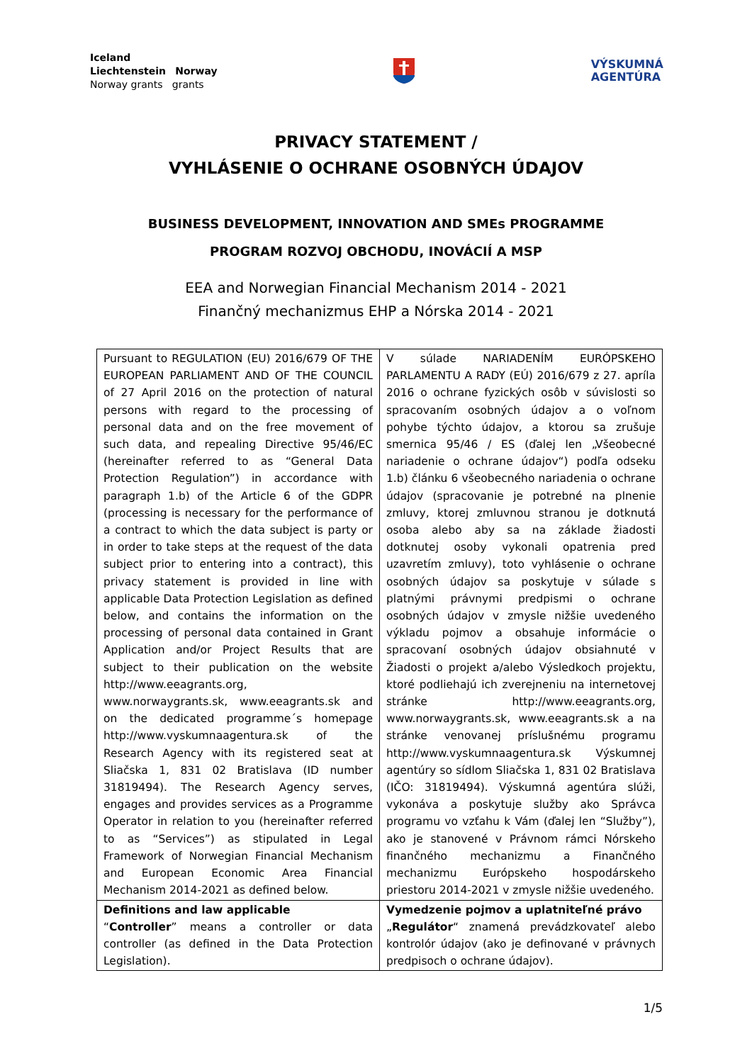Iceland
Liechtenstein Norway
Norway grants grants
VÝSKUMNÁ
AGENTÚRA
PRIVACY STATEMENT /
VYHLÁSENIE O OCHRANE OSOBNÝCH ÚDAJOV
BUSINESS DEVELOPMENT, INNOVATION AND SMEs PROGRAMME
PROGRAM ROZVOJ OBCHODU, INOVÁCIÍ A MSP
EEA and Norwegian Financial Mechanism 2014 - 2021
Finančný mechanizmus EHP a Nórska 2014 - 2021
| Pursuant to REGULATION (EU) 2016/679 OF THE EUROPEAN PARLIAMENT AND OF THE COUNCIL of 27 April 2016 on the protection of natural persons with regard to the processing of personal data and on the free movement of such data, and repealing Directive 95/46/EC (hereinafter referred to as “General Data Protection Regulation”) in accordance with paragraph 1.b) of the Article 6 of the GDPR (processing is necessary for the performance of a contract to which the data subject is party or in order to take steps at the request of the data subject prior to entering into a contract), this privacy statement is provided in line with applicable Data Protection Legislation as defined below, and contains the information on the processing of personal data contained in Grant Application and/or Project Results that are subject to their publication on the website http://www.eeagrants.org, www.norwaygrants.sk , www.eeagrants.sk and on the dedicated programme´s homepage http://www.vyskumnaagentura.sk of the Research Agency with its registered seat at Sliačska 1, 831 02 Bratislava (ID number 31819494). The Research Agency serves, engages and provides services as a Programme Operator in relation to you (hereinafter referred to as “Services”) as stipulated in Legal Framework of Norwegian Financial Mechanism and European Economic Area Financial Mechanism 2014-2021 as defined below. | V súlade NARIADENÍM EURÓPSKEHO PARLAMENTU A RADY (EÚ) 2016/679 z 27. apríla 2016 o ochrane fyzických osôb v súvislosti so spracovaním osobných údajov a o voľnom pohybe týchto údajov, a ktorou sa zrušuje smernica 95/46 / ES (ďalej len „Všeobecné nariadenie o ochrane údajov“) podľa odseku 1.b) článku 6 všeobecného nariadenia o ochrane údajov (spracovanie je potrebné na plnenie zmluvy, ktorej zmluvnou stranou je dotknutá osoba alebo aby sa na základe žiadosti dotknutej osoby vykonali opatrenia pred uzavretím zmluvy), toto vyhlásenie o ochrane osobných údajov sa poskytuje v súlade s platnými právnymi predpismi o ochrane osobných údajov v zmysle nižšie uvedeného výkladu pojmov a obsahuje informácie o spracovaní osobných údajov obsiahnuté v Žiadosti o projekt a/alebo Výsledkoch projektu, ktoré podliehajú ich zverejneniu na internetovej stránke http://www.eeagrants.org, www.norwaygrants.sk, www.eeagrants.sk a na stránke venovanej príslušnému programu http://www.vyskumnaagentura.sk Výskumnej agentúry so sídlom Sliačska 1, 831 02 Bratislava (IČO: 31819494). Výskumná agentúra slúži, vykonáva a poskytuje služby ako Správca programu vo vzťahu k Vám (ďalej len “Služby”), ako je stanovené v Právnom rámci Nórskeho finančného mechanizmu a Finančného mechanizmu Európskeho hospodárskeho priestoru 2014-2021 v zmysle nižšie uvedeného. |
| Definitions and law applicable “ Controller ” means a controller or data controller (as defined in the Data Protection Legislation). | Vymedzenie pojmov a uplatniteľné právo „ Regulátor “ znamená prevádzkovateľ alebo kontrolór údajov (ako je definované v právnych predpisoch o ochrane údajov). |
1/5